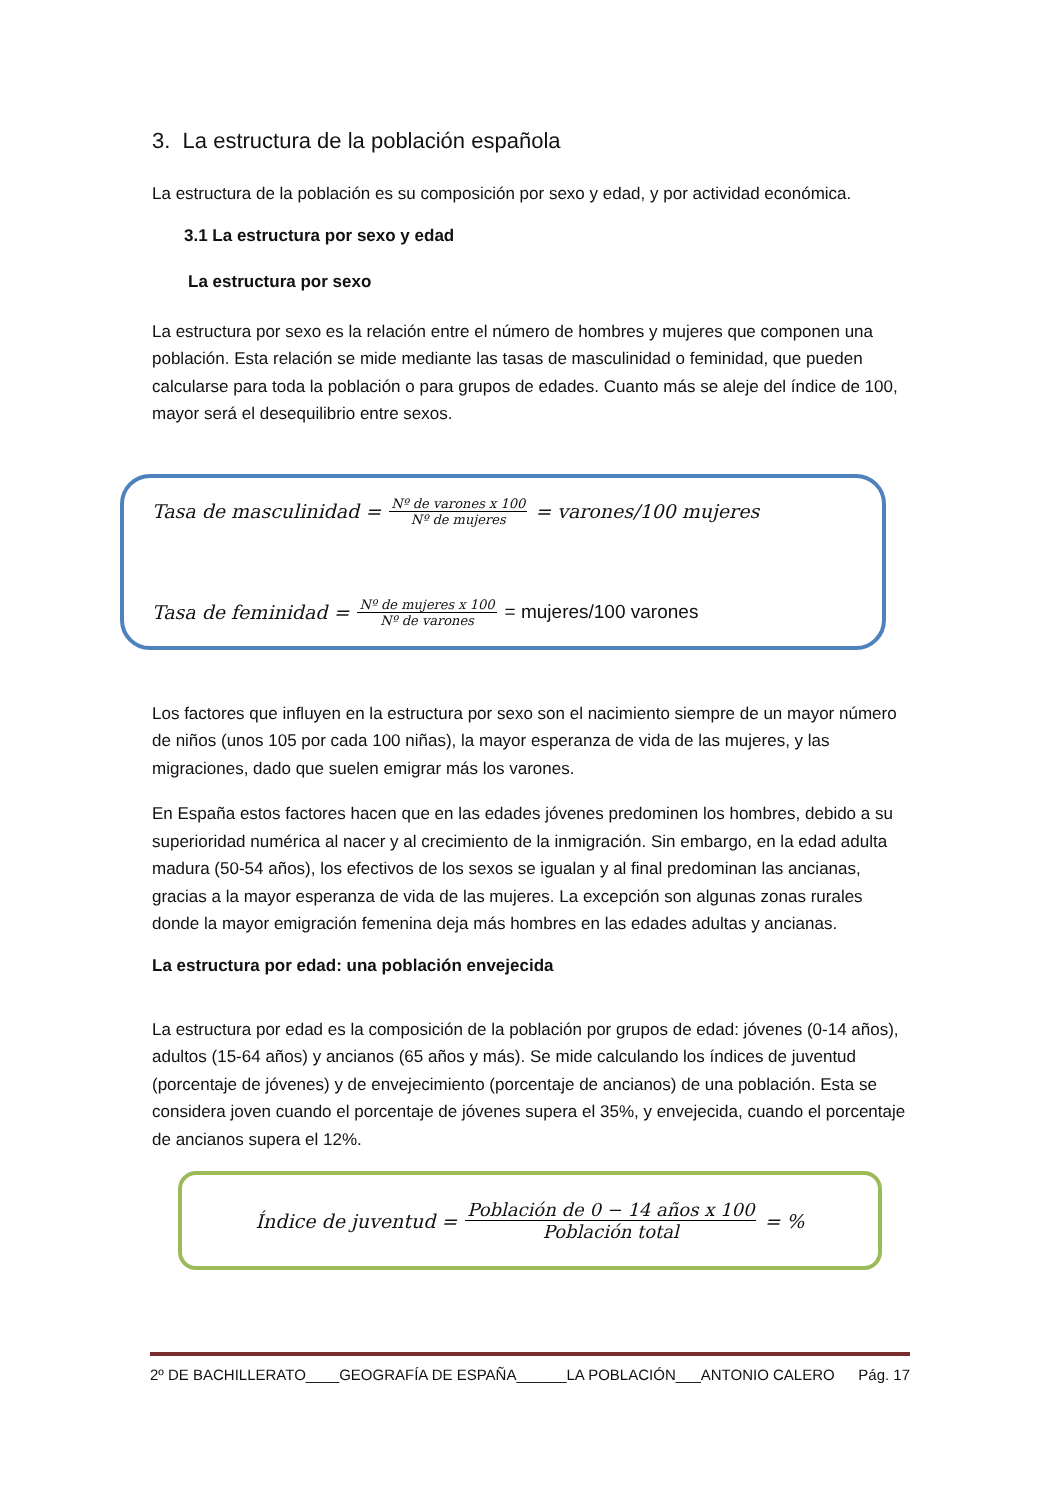3. La estructura de la población española
La estructura de la población es su composición por sexo y edad, y por actividad económica.
3.1 La estructura por sexo y edad
La estructura por sexo
La estructura por sexo es la relación entre el número de hombres y mujeres que componen una población. Esta relación se mide mediante las tasas de masculinidad o feminidad, que pueden calcularse para toda la población o para grupos de edades. Cuanto más se aleje del índice de 100, mayor será el desequilibrio entre sexos.
Tasa de masculinidad = Nº de varones x 100 Nº de mujeres = varones/100 mujeres
Tasa de feminidad = Nº de mujeres x 100 Nº de varones = mujeres/100 varones
Los factores que influyen en la estructura por sexo son el nacimiento siempre de un mayor número de niños (unos 105 por cada 100 niñas), la mayor esperanza de vida de las mujeres, y las migraciones, dado que suelen emigrar más los varones.
En España estos factores hacen que en las edades jóvenes predominen los hombres, debido a su superioridad numérica al nacer y al crecimiento de la inmigración. Sin embargo, en la edad adulta madura (50-54 años), los efectivos de los sexos se igualan y al final predominan las ancianas, gracias a la mayor esperanza de vida de las mujeres. La excepción son algunas zonas rurales donde la mayor emigración femenina deja más hombres en las edades adultas y ancianas.
La estructura por edad: una población envejecida
La estructura por edad es la composición de la población por grupos de edad: jóvenes (0-14 años), adultos (15-64 años) y ancianos (65 años y más). Se mide calculando los índices de juventud (porcentaje de jóvenes) y de envejecimiento (porcentaje de ancianos) de una población. Esta se considera joven cuando el porcentaje de jóvenes supera el 35%, y envejecida, cuando el porcentaje de ancianos supera el 12%.
Índice de juventud = Población de 0 − 14 años x 100 Población total = %
2º DE BACHILLERATO____GEOGRAFÍA DE ESPAÑA______LA POBLACIÓN___ANTONIO CALERO Pág. 17